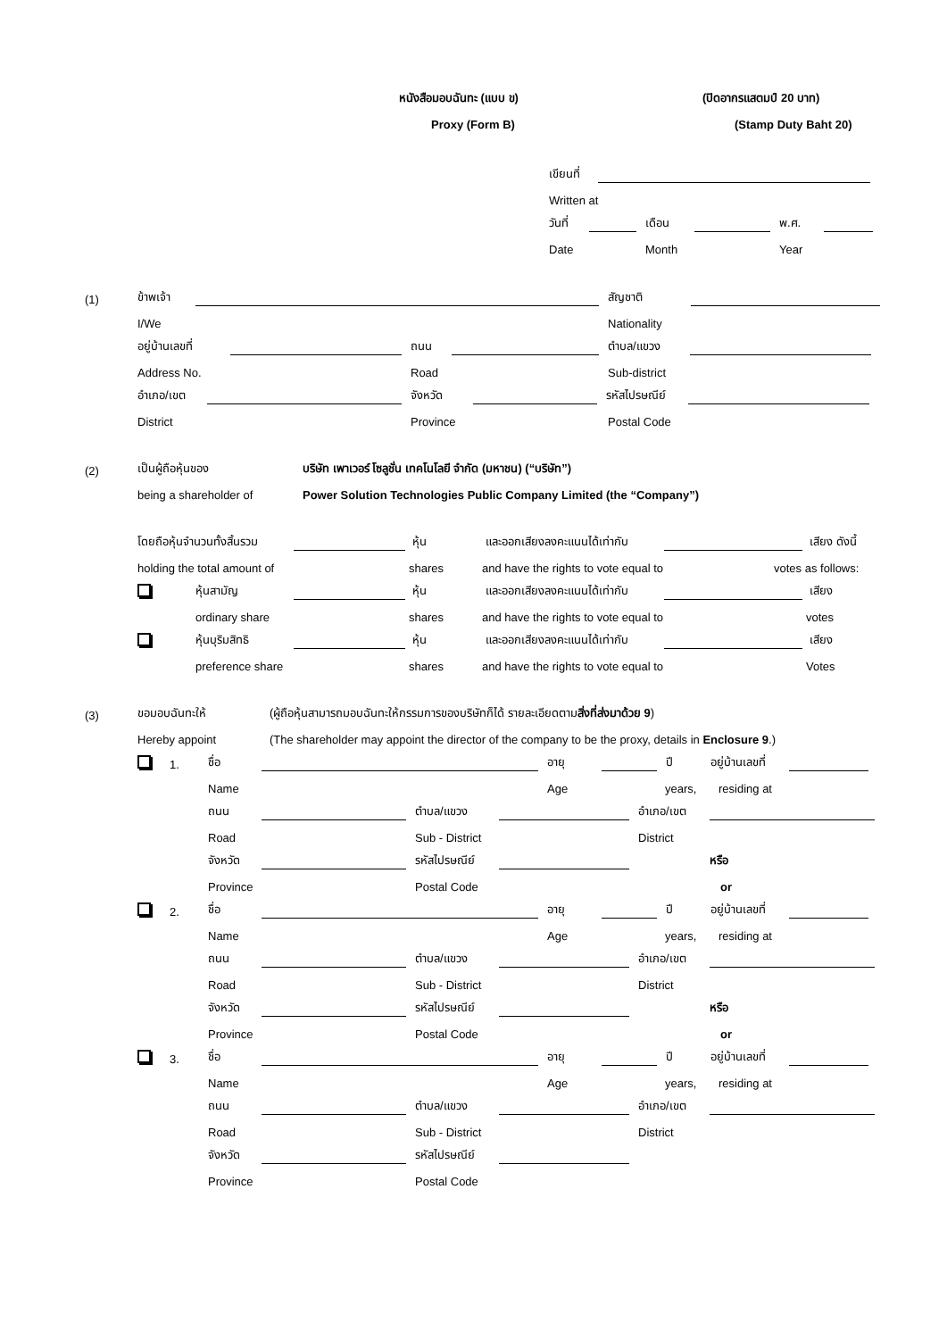หนังสือมอบฉันทะ (แบบ ข) (ปิดอากรแสตมป์ 20 บาท)
Proxy (Form B) (Stamp Duty Baht 20)
เขียนที่
Written at
วันที่ เดือน พ.ศ.
Date Month Year
(1) ข้าพเจ้า สัญชาติ
I/We Nationality
อยู่บ้านเลขที่ ถนน ตำบล/แขวง
Address No. Road Sub-district
อำเภอ/เขต จังหวัด รหัสไปรษณีย์
District Province Postal Code
(2) เป็นผู้ถือหุ้นของ บริษัท เพาเวอร์ โซลูชั่น เทคโนโลยี จำกัด (มหาชน) (“บริษัท”)
being a shareholder of Power Solution Technologies Public Company Limited (the “Company”)
โดยถือหุ้นจำนวนทั้งสิ้นรวม หุ้น และออกเสียงลงคะแนนได้เท่ากับ เสียง ดังนี้
holding the total amount of shares and have the rights to vote equal to votes as follows:
หุ้นสามัญ หุ้น และออกเสียงลงคะแนนได้เท่ากับ เสียง
ordinary share shares and have the rights to vote equal to votes
หุ้นบุริมสิทธิ หุ้น และออกเสียงลงคะแนนได้เท่ากับ เสียง
preference share shares and have the rights to vote equal to Votes
(3) ขอมอบฉันทะให้ (ผู้ถือหุ้นสามารถมอบฉันทะให้กรรมการของบริษัทก็ได้ รายละเอียดตามสิ่งที่ส่งมาด้วย 9)
Hereby appoint (The shareholder may appoint the director of the company to be the proxy, details in Enclosure 9.)
1. ชื่อ อายุ ปี อยู่บ้านเลขที่
Name Age years, residing at
ถนน ตำบล/แขวง อำเภอ/เขต
Road Sub - District District
จังหวัด รหัสไปรษณีย์ หรือ
Province Postal Code or
2. ชื่อ อายุ ปี อยู่บ้านเลขที่
Name Age years, residing at
ถนน ตำบล/แขวง อำเภอ/เขต
Road Sub - District District
จังหวัด รหัสไปรษณีย์ หรือ
Province Postal Code or
3. ชื่อ อายุ ปี อยู่บ้านเลขที่
Name Age years, residing at
ถนน ตำบล/แขวง อำเภอ/เขต
Road Sub - District District
จังหวัด รหัสไปรษณีย์
Province Postal Code